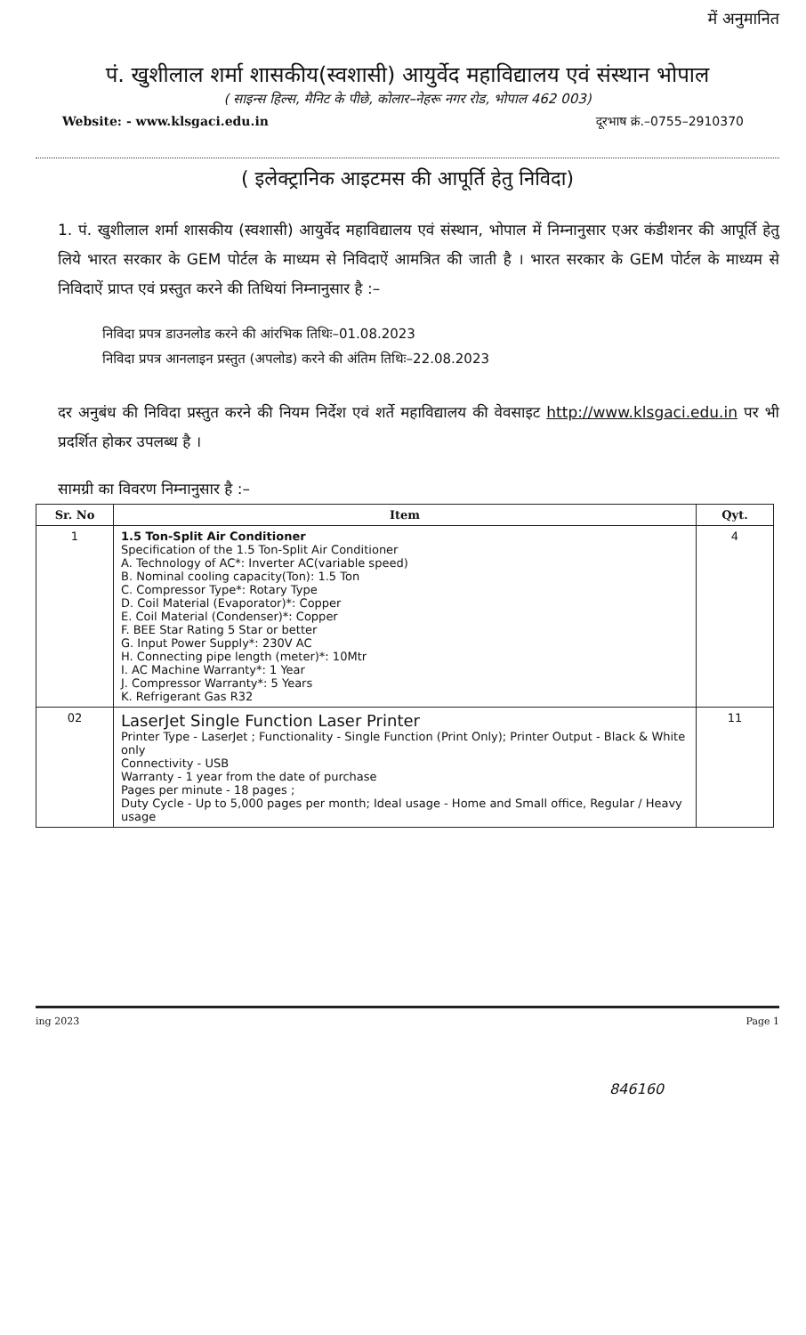में अनुमानित
पं. खुशीलाल शर्मा शासकीय(स्वशासी) आयुर्वेद महाविद्यालय एवं संस्थान भोपाल
( साइन्स हिल्स, मैनिट के पीछे, कोलार–नेहरू नगर रोड, भोपाल 462 003)
Website: - www.klsgaci.edu.in दूरभाष क्रं.–0755–2910370
( इलेक्ट्रानिक आइटमस की आपूर्ति हेतु निविदा)
1. पं. खुशीलाल शर्मा शासकीय (स्वशासी) आयुर्वेद महाविद्यालय एवं संस्थान, भोपाल में निम्नानुसार एअर कंडीशनर की आपूर्ति हेतु लिये भारत सरकार के GEM पोर्टल के माध्यम से निविदाऐं आमत्रित की जाती है । भारत सरकार के GEM पोर्टल के माध्यम से निविदाऐं प्राप्त एवं प्रस्तुत करने की तिथियां निम्नानुसार है :–
निविदा प्रपत्र डाउनलोड करने की आंरभिक तिथिः–01.08.2023
निविदा प्रपत्र आनलाइन प्रस्तुत (अपलोड) करने की अंतिम तिथिः–22.08.2023
दर अनुबंध की निविदा प्रस्तुत करने की नियम निर्देश एवं शर्ते महाविद्यालय की वेवसाइट http://www.klsgaci.edu.in पर भी प्रदर्शित होकर उपलब्ध है ।
सामग्री का विवरण निम्नानुसार है :–
| Sr. No | Item | Qyt. |
| --- | --- | --- |
| 1 | 1.5 Ton-Split Air Conditioner Specification of the 1.5 Ton-Split Air Conditioner A. Technology of AC*: Inverter AC(variable speed) B. Nominal cooling capacity(Ton): 1.5 Ton C. Compressor Type*: Rotary Type D. Coil Material (Evaporator)*: Copper E. Coil Material (Condenser)*: Copper F. BEE Star Rating 5 Star or better G. Input Power Supply*: 230V AC H. Connecting pipe length (meter)*: 10Mtr I. AC Machine Warranty*: 1 Year J. Compressor Warranty*: 5 Years K. Refrigerant Gas R32 | 4 |
| 02 | LaserJet Single Function Laser Printer Printer Type - LaserJet ; Functionality - Single Function (Print Only); Printer Output - Black & White only Connectivity - USB Warranty - 1 year from the date of purchase Pages per minute - 18 pages ; Duty Cycle - Up to 5,000 pages per month; Ideal usage - Home and Small office, Regular / Heavy usage | 11 |
ing 2023 Page 1
846160